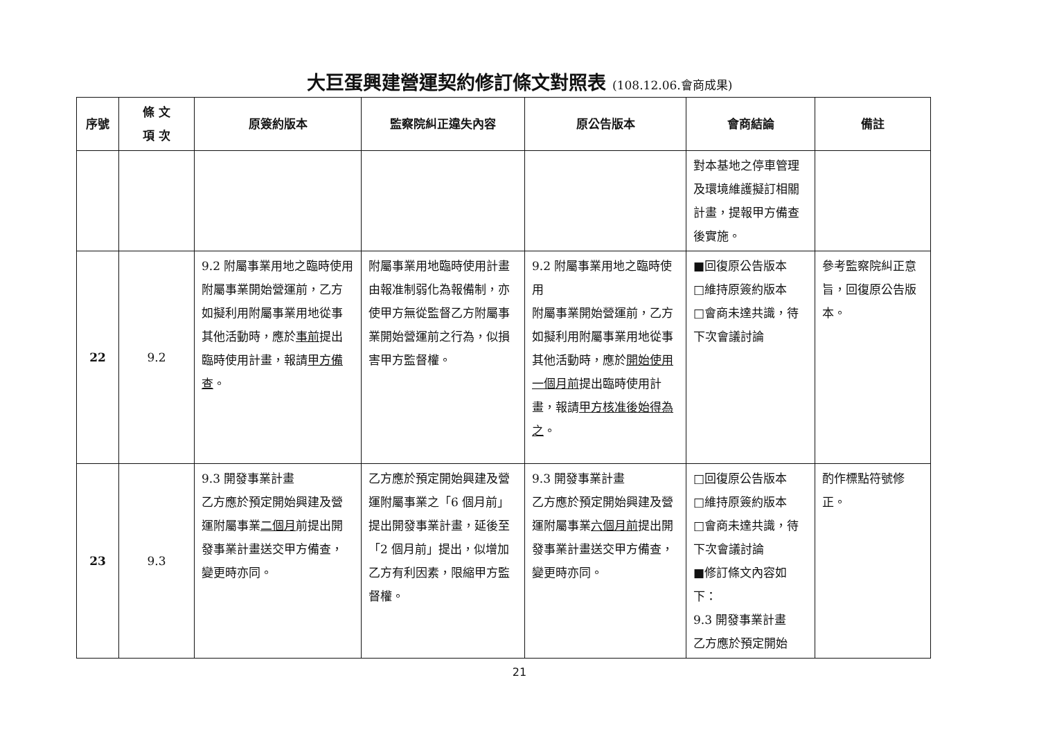大巨蛋興建營運契約修訂條文對照表 (108.12.06.會商成果)
| 序號 | 條 文 項 次 | 原簽約版本 | 監察院糾正違失內容 | 原公告版本 | 會商結論 | 備註 |
| --- | --- | --- | --- | --- | --- | --- |
| | | | | | 對本基地之停車管理及環境維護擬訂相關計畫，提報甲方備查後實施。 | |
| 22 | 9.2 | 9.2 附屬事業用地之臨時使用 附屬事業開始營運前，乙方如擬利用附屬事業用地從事其他活動時，應於 事前 提出臨時使用計畫，報請 甲方備查 。 | 附屬事業用地臨時使用計畫由報准制弱化為報備制，亦使甲方無從監督乙方附屬事業開始營運前之行為，似損害甲方監督權。 | 9.2 附屬事業用地之臨時使用 附屬事業開始營運前，乙方如擬利用附屬事業用地從事其他活動時，應於 開始使用一個月前 提出臨時使用計畫，報請 甲方核准後始得為之 。 | ■回復原公告版本 □維持原簽約版本 □會商未達共識，待下次會議討論 | 參考監察院糾正意旨，回復原公告版本。 |
| 23 | 9.3 | 9.3 開發事業計畫 乙方應於預定開始興建及營運附屬事業 二個月 前提出開發事業計畫送交甲方備查，變更時亦同。 | 乙方應於預定開始興建及營運附屬事業之「6 個月前」提出開發事業計畫，延後至「2 個月前」提出，似增加乙方有利因素，限縮甲方監督權。 | 9.3 開發事業計畫 乙方應於預定開始興建及營運附屬事業 六個月前 提出開發事業計畫送交甲方備查，變更時亦同。 | □回復原公告版本 □維持原簽約版本 □會商未達共識，待下次會議討論 ■修訂條文內容如下： 9.3 開發事業計畫 乙方應於預定開始 | 酌作標點符號修正。 |
21